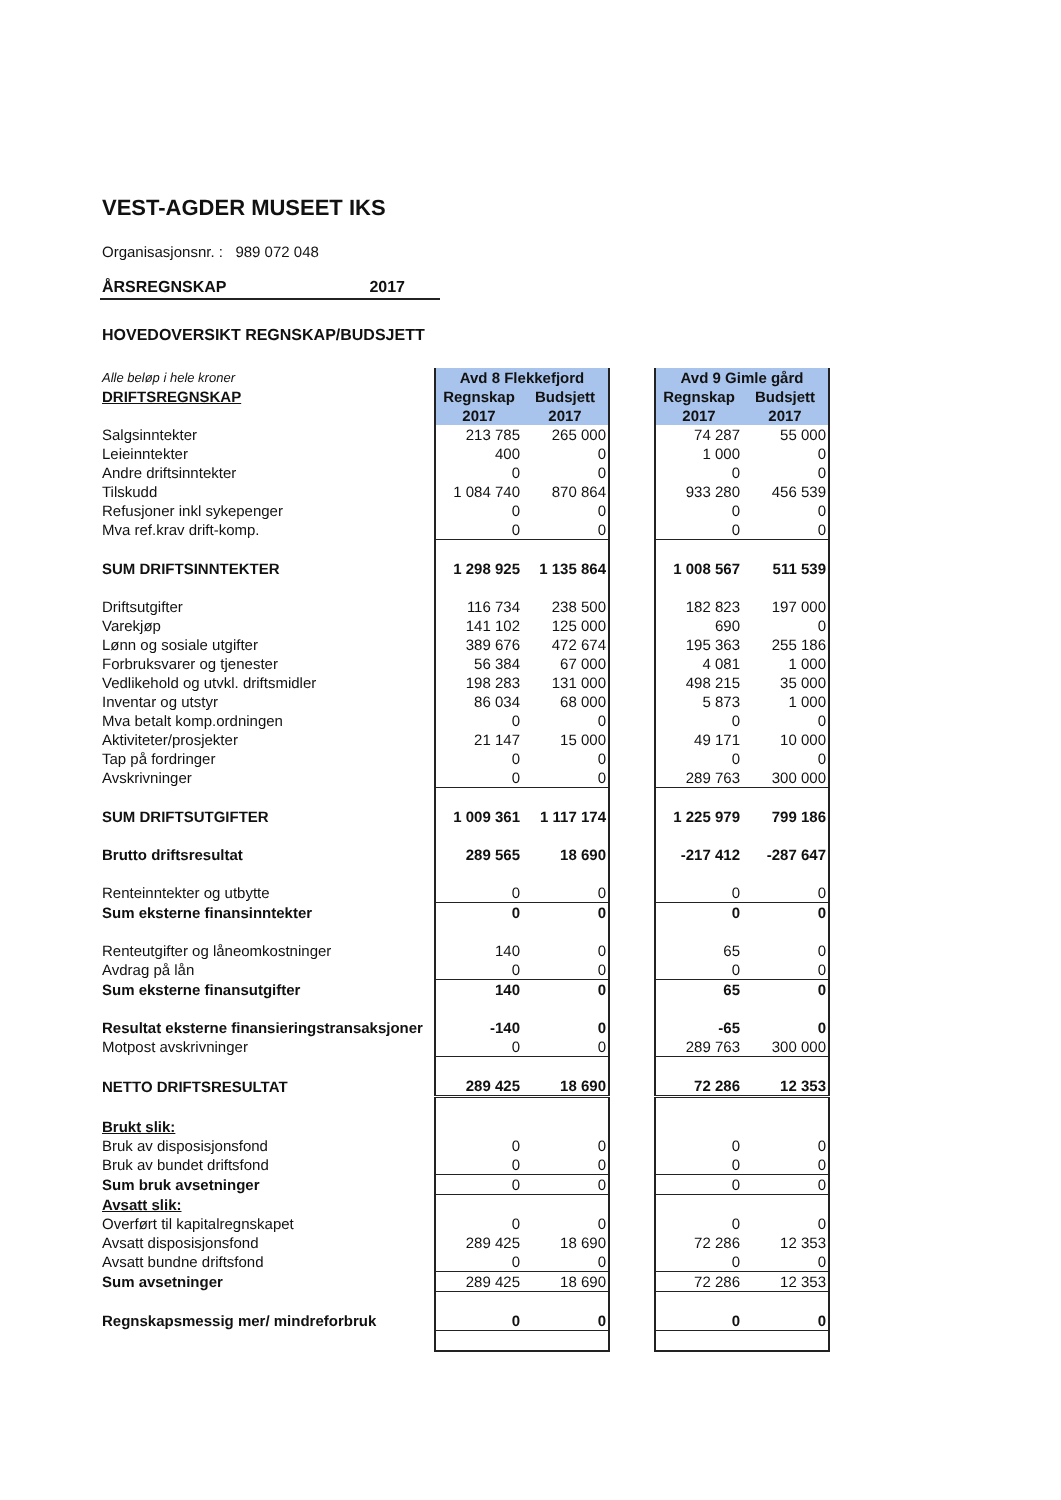VEST-AGDER MUSEET IKS
Organisasjonsnr. : 989 072 048
ÅRSREGNSKAP 2017
HOVEDOVERSIKT REGNSKAP/BUDSJETT
| Alle beløp i hele kroner | Avd 8 Flekkefjord | | | Avd 9 Gimle gård | |
| DRIFTSREGNSKAP | Regnskap | Budsjett | | Regnskap | Budsjett |
| | 2017 | 2017 | | 2017 | 2017 |
| Salgsinntekter | 213 785 | 265 000 | | 74 287 | 55 000 |
| Leieinntekter | 400 | 0 | | 1 000 | 0 |
| Andre driftsinntekter | 0 | 0 | | 0 | 0 |
| Tilskudd | 1 084 740 | 870 864 | | 933 280 | 456 539 |
| Refusjoner inkl sykepenger | 0 | 0 | | 0 | 0 |
| Mva ref.krav drift-komp. | 0 | 0 | | 0 | 0 |
| SUM DRIFTSINNTEKTER | 1 298 925 | 1 135 864 | | 1 008 567 | 511 539 |
| Driftsutgifter | 116 734 | 238 500 | | 182 823 | 197 000 |
| Varekjøp | 141 102 | 125 000 | | 690 | 0 |
| Lønn og sosiale utgifter | 389 676 | 472 674 | | 195 363 | 255 186 |
| Forbruksvarer og tjenester | 56 384 | 67 000 | | 4 081 | 1 000 |
| Vedlikehold og utvkl. driftsmidler | 198 283 | 131 000 | | 498 215 | 35 000 |
| Inventar og utstyr | 86 034 | 68 000 | | 5 873 | 1 000 |
| Mva betalt komp.ordningen | 0 | 0 | | 0 | 0 |
| Aktiviteter/prosjekter | 21 147 | 15 000 | | 49 171 | 10 000 |
| Tap på fordringer | 0 | 0 | | 0 | 0 |
| Avskrivninger | 0 | 0 | | 289 763 | 300 000 |
| SUM DRIFTSUTGIFTER | 1 009 361 | 1 117 174 | | 1 225 979 | 799 186 |
| Brutto driftsresultat | 289 565 | 18 690 | | -217 412 | -287 647 |
| Renteinntekter og utbytte | 0 | 0 | | 0 | 0 |
| Sum eksterne finansinntekter | 0 | 0 | | 0 | 0 |
| Renteutgifter og låneomkostninger | 140 | 0 | | 65 | 0 |
| Avdrag på lån | 0 | 0 | | 0 | 0 |
| Sum eksterne finansutgifter | 140 | 0 | | 65 | 0 |
| Resultat eksterne finansieringstransaksjoner | -140 | 0 | | -65 | 0 |
| Motpost avskrivninger | 0 | 0 | | 289 763 | 300 000 |
| NETTO DRIFTSRESULTAT | 289 425 | 18 690 | | 72 286 | 12 353 |
| Brukt slik: | | | | | |
| Bruk av disposisjonsfond | 0 | 0 | | 0 | 0 |
| Bruk av bundet driftsfond | 0 | 0 | | 0 | 0 |
| Sum bruk avsetninger | 0 | 0 | | 0 | 0 |
| Avsatt slik: | | | | | |
| Overført til kapitalregnskapet | 0 | 0 | | 0 | 0 |
| Avsatt disposisjonsfond | 289 425 | 18 690 | | 72 286 | 12 353 |
| Avsatt bundne driftsfond | 0 | 0 | | 0 | 0 |
| Sum avsetninger | 289 425 | 18 690 | | 72 286 | 12 353 |
| Regnskapsmessig mer/ mindreforbruk | 0 | 0 | | 0 | 0 |